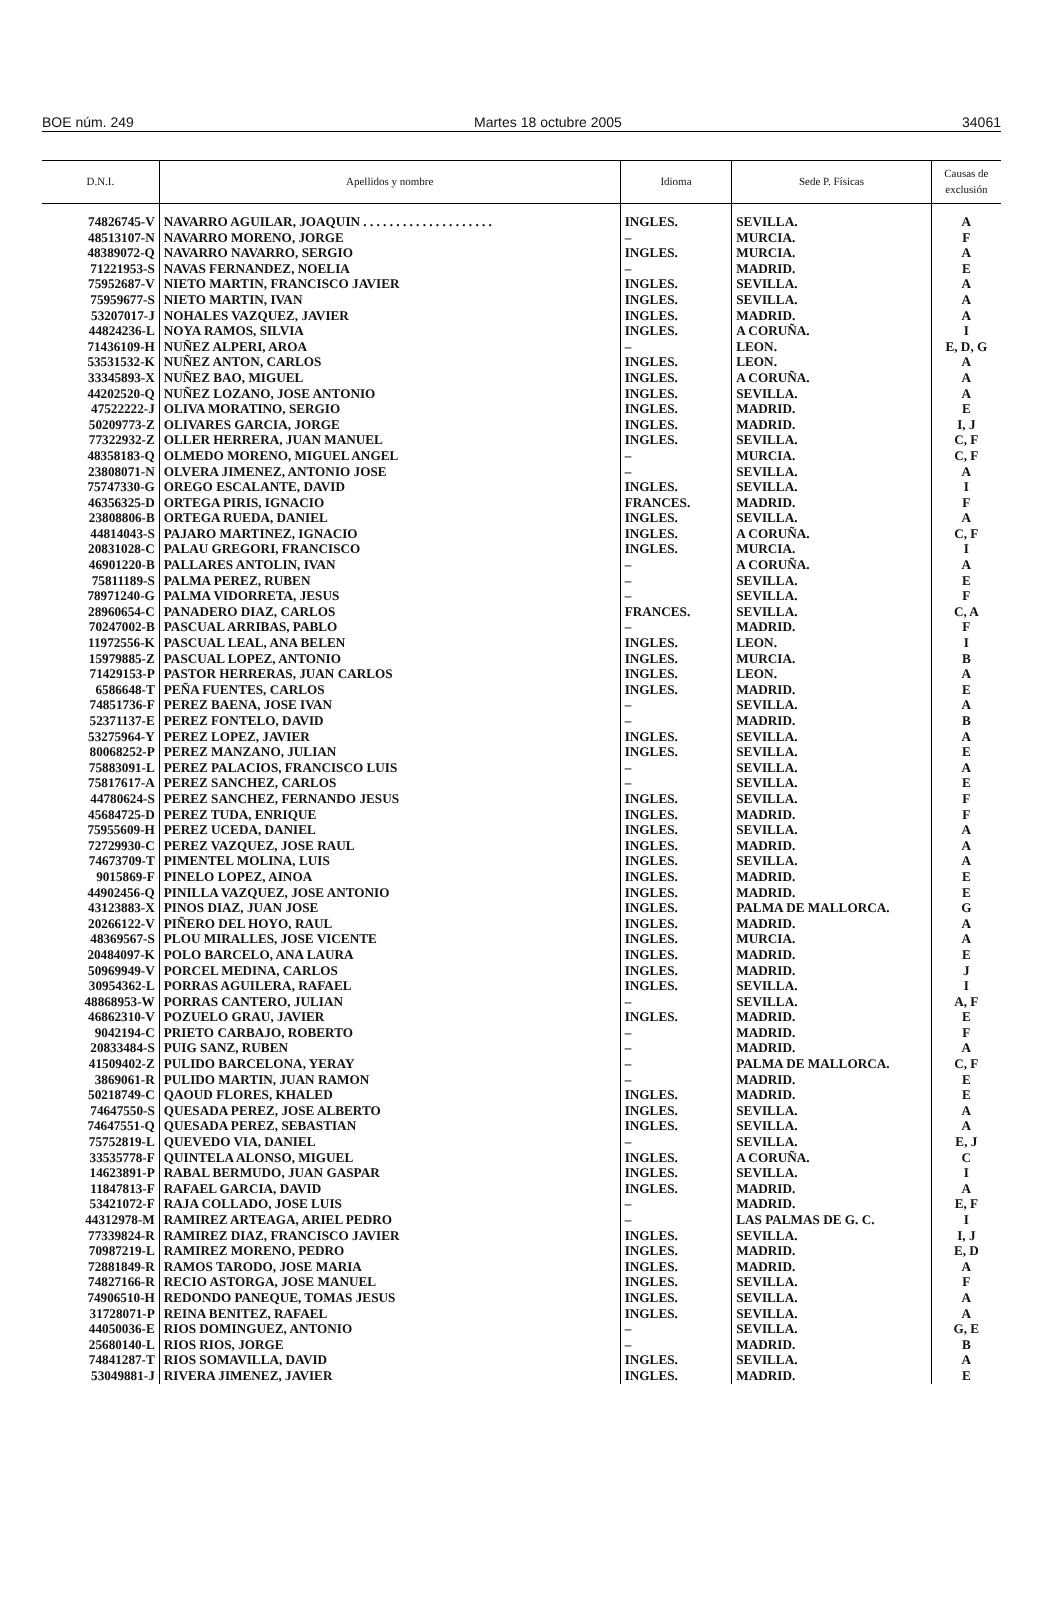BOE núm. 249 Martes 18 octubre 2005 34061
| D.N.I. | Apellidos y nombre | Idioma | Sede P. Físicas | Causas de exclusión |
| --- | --- | --- | --- | --- |
| 74826745-V | NAVARRO AGUILAR, JOAQUIN . . . . . . . . . . . . . . . . . . . . | INGLES. | SEVILLA. | A |
| 48513107-N | NAVARRO MORENO, JORGE | – | MURCIA. | F |
| 48389072-Q | NAVARRO NAVARRO, SERGIO | INGLES. | MURCIA. | A |
| 71221953-S | NAVAS FERNANDEZ, NOELIA | – | MADRID. | E |
| 75952687-V | NIETO MARTIN, FRANCISCO JAVIER | INGLES. | SEVILLA. | A |
| 75959677-S | NIETO MARTIN, IVAN | INGLES. | SEVILLA. | A |
| 53207017-J | NOHALES VAZQUEZ, JAVIER | INGLES. | MADRID. | A |
| 44824236-L | NOYA RAMOS, SILVIA | INGLES. | A CORUÑA. | I |
| 71436109-H | NUÑEZ ALPERI, AROA | – | LEON. | E, D, G |
| 53531532-K | NUÑEZ ANTON, CARLOS | INGLES. | LEON. | A |
| 33345893-X | NUÑEZ BAO, MIGUEL | INGLES. | A CORUÑA. | A |
| 44202520-Q | NUÑEZ LOZANO, JOSE ANTONIO | INGLES. | SEVILLA. | A |
| 47522222-J | OLIVA MORATINO, SERGIO | INGLES. | MADRID. | E |
| 50209773-Z | OLIVARES GARCIA, JORGE | INGLES. | MADRID. | I, J |
| 77322932-Z | OLLER HERRERA, JUAN MANUEL | INGLES. | SEVILLA. | C, F |
| 48358183-Q | OLMEDO MORENO, MIGUEL ANGEL | – | MURCIA. | C, F |
| 23808071-N | OLVERA JIMENEZ, ANTONIO JOSE | – | SEVILLA. | A |
| 75747330-G | OREGO ESCALANTE, DAVID | INGLES. | SEVILLA. | I |
| 46356325-D | ORTEGA PIRIS, IGNACIO | FRANCES. | MADRID. | F |
| 23808806-B | ORTEGA RUEDA, DANIEL | INGLES. | SEVILLA. | A |
| 44814043-S | PAJARO MARTINEZ, IGNACIO | INGLES. | A CORUÑA. | C, F |
| 20831028-C | PALAU GREGORI, FRANCISCO | INGLES. | MURCIA. | I |
| 46901220-B | PALLARES ANTOLIN, IVAN | – | A CORUÑA. | A |
| 75811189-S | PALMA PEREZ, RUBEN | – | SEVILLA. | E |
| 78971240-G | PALMA VIDORRETA, JESUS | – | SEVILLA. | F |
| 28960654-C | PANADERO DIAZ, CARLOS | FRANCES. | SEVILLA. | C, A |
| 70247002-B | PASCUAL ARRIBAS, PABLO | – | MADRID. | F |
| 11972556-K | PASCUAL LEAL, ANA BELEN | INGLES. | LEON. | I |
| 15979885-Z | PASCUAL LOPEZ, ANTONIO | INGLES. | MURCIA. | B |
| 71429153-P | PASTOR HERRERAS, JUAN CARLOS | INGLES. | LEON. | A |
| 6586648-T | PEÑA FUENTES, CARLOS | INGLES. | MADRID. | E |
| 74851736-F | PEREZ BAENA, JOSE IVAN | – | SEVILLA. | A |
| 52371137-E | PEREZ FONTELO, DAVID | – | MADRID. | B |
| 53275964-Y | PEREZ LOPEZ, JAVIER | INGLES. | SEVILLA. | A |
| 80068252-P | PEREZ MANZANO, JULIAN | INGLES. | SEVILLA. | E |
| 75883091-L | PEREZ PALACIOS, FRANCISCO LUIS | – | SEVILLA. | A |
| 75817617-A | PEREZ SANCHEZ, CARLOS | – | SEVILLA. | E |
| 44780624-S | PEREZ SANCHEZ, FERNANDO JESUS | INGLES. | SEVILLA. | F |
| 45684725-D | PEREZ TUDA, ENRIQUE | INGLES. | MADRID. | F |
| 75955609-H | PEREZ UCEDA, DANIEL | INGLES. | SEVILLA. | A |
| 72729930-C | PEREZ VAZQUEZ, JOSE RAUL | INGLES. | MADRID. | A |
| 74673709-T | PIMENTEL MOLINA, LUIS | INGLES. | SEVILLA. | A |
| 9015869-F | PINELO LOPEZ, AINOA | INGLES. | MADRID. | E |
| 44902456-Q | PINILLA VAZQUEZ, JOSE ANTONIO | INGLES. | MADRID. | E |
| 43123883-X | PINOS DIAZ, JUAN JOSE | INGLES. | PALMA DE MALLORCA. | G |
| 20266122-V | PIÑERO DEL HOYO, RAUL | INGLES. | MADRID. | A |
| 48369567-S | PLOU MIRALLES, JOSE VICENTE | INGLES. | MURCIA. | A |
| 20484097-K | POLO BARCELO, ANA LAURA | INGLES. | MADRID. | E |
| 50969949-V | PORCEL MEDINA, CARLOS | INGLES. | MADRID. | J |
| 30954362-L | PORRAS AGUILERA, RAFAEL | INGLES. | SEVILLA. | I |
| 48868953-W | PORRAS CANTERO, JULIAN | – | SEVILLA. | A, F |
| 46862310-V | POZUELO GRAU, JAVIER | INGLES. | MADRID. | E |
| 9042194-C | PRIETO CARBAJO, ROBERTO | – | MADRID. | F |
| 20833484-S | PUIG SANZ, RUBEN | – | MADRID. | A |
| 41509402-Z | PULIDO BARCELONA, YERAY | – | PALMA DE MALLORCA. | C, F |
| 3869061-R | PULIDO MARTIN, JUAN RAMON | – | MADRID. | E |
| 50218749-C | QAOUD FLORES, KHALED | INGLES. | MADRID. | E |
| 74647550-S | QUESADA PEREZ, JOSE ALBERTO | INGLES. | SEVILLA. | A |
| 74647551-Q | QUESADA PEREZ, SEBASTIAN | INGLES. | SEVILLA. | A |
| 75752819-L | QUEVEDO VIA, DANIEL | – | SEVILLA. | E, J |
| 33535778-F | QUINTELA ALONSO, MIGUEL | INGLES. | A CORUÑA. | C |
| 14623891-P | RABAL BERMUDO, JUAN GASPAR | INGLES. | SEVILLA. | I |
| 11847813-F | RAFAEL GARCIA, DAVID | INGLES. | MADRID. | A |
| 53421072-F | RAJA COLLADO, JOSE LUIS | – | MADRID. | E, F |
| 44312978-M | RAMIREZ ARTEAGA, ARIEL PEDRO | – | LAS PALMAS DE G. C. | I |
| 77339824-R | RAMIREZ DIAZ, FRANCISCO JAVIER | INGLES. | SEVILLA. | I, J |
| 70987219-L | RAMIREZ MORENO, PEDRO | INGLES. | MADRID. | E, D |
| 72881849-R | RAMOS TARODO, JOSE MARIA | INGLES. | MADRID. | A |
| 74827166-R | RECIO ASTORGA, JOSE MANUEL | INGLES. | SEVILLA. | F |
| 74906510-H | REDONDO PANEQUE, TOMAS JESUS | INGLES. | SEVILLA. | A |
| 31728071-P | REINA BENITEZ, RAFAEL | INGLES. | SEVILLA. | A |
| 44050036-E | RIOS DOMINGUEZ, ANTONIO | – | SEVILLA. | G, E |
| 25680140-L | RIOS RIOS, JORGE | – | MADRID. | B |
| 74841287-T | RIOS SOMAVILLA, DAVID | INGLES. | SEVILLA. | A |
| 53049881-J | RIVERA JIMENEZ, JAVIER | INGLES. | MADRID. | E |